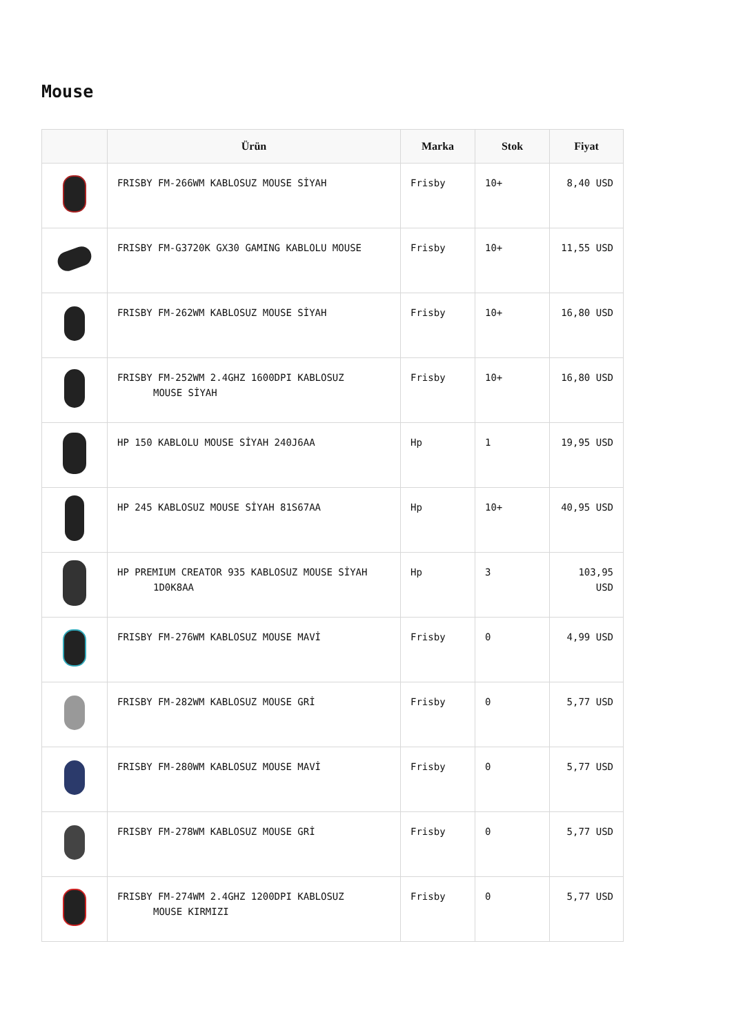Mouse
| | Ürün | Marka | Stok | Fiyat |
| --- | --- | --- | --- | --- |
| | FRISBY FM-266WM KABLOSUZ MOUSE SİYAH | Frisby | 10+ | 8,40 USD |
| | FRISBY FM-G3720K GX30 GAMING KABLOLU MOUSE | Frisby | 10+ | 11,55 USD |
| | FRISBY FM-262WM KABLOSUZ MOUSE SİYAH | Frisby | 10+ | 16,80 USD |
| | FRISBY FM-252WM 2.4GHZ 1600DPI KABLOSUZ MOUSE SİYAH | Frisby | 10+ | 16,80 USD |
| | HP 150 KABLOLU MOUSE SİYAH 240J6AA | Hp | 1 | 19,95 USD |
| | HP 245 KABLOSUZ MOUSE SİYAH 81S67AA | Hp | 10+ | 40,95 USD |
| | HP PREMIUM CREATOR 935 KABLOSUZ MOUSE SİYAH 1D0K8AA | Hp | 3 | 103,95 USD |
| | FRISBY FM-276WM KABLOSUZ MOUSE MAVİ | Frisby | 0 | 4,99 USD |
| | FRISBY FM-282WM KABLOSUZ MOUSE GRİ | Frisby | 0 | 5,77 USD |
| | FRISBY FM-280WM KABLOSUZ MOUSE MAVİ | Frisby | 0 | 5,77 USD |
| | FRISBY FM-278WM KABLOSUZ MOUSE GRİ | Frisby | 0 | 5,77 USD |
| | FRISBY FM-274WM 2.4GHZ 1200DPI KABLOSUZ MOUSE KIRMIZI | Frisby | 0 | 5,77 USD |